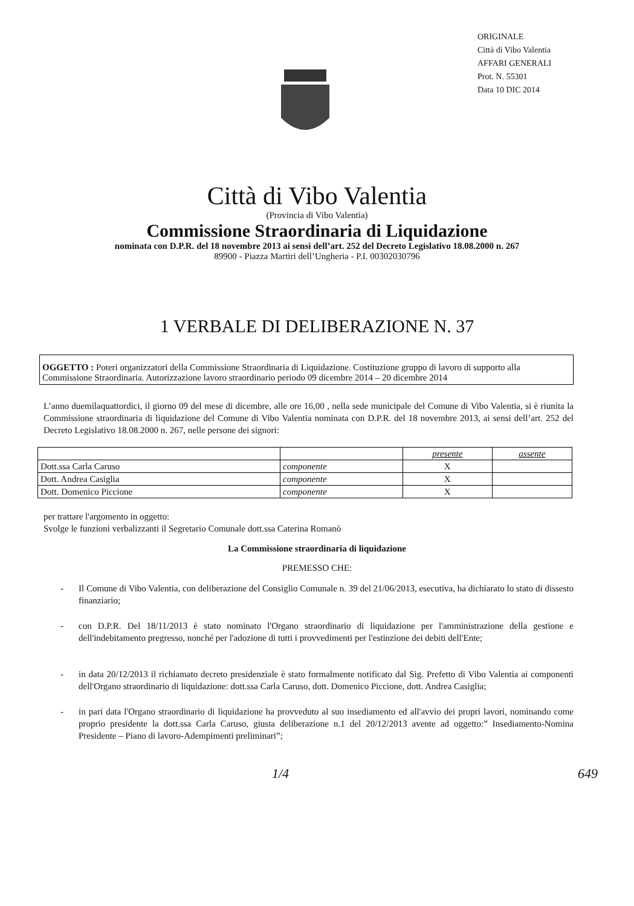ORIGINALE
Città di Vibo Valentia
AFFARI GENERALI
Prot. N. 55301
Data 10 DIC 2014
Città di Vibo Valentia
(Provincia di Vibo Valentia)
Commissione Straordinaria di Liquidazione
nominata con D.P.R. del 18 novembre 2013 ai sensi dell’art. 252 del Decreto Legislativo 18.08.2000 n. 267
89900 - Piazza Martiri dell’Ungheria - P.I. 00302030796
1 VERBALE DI DELIBERAZIONE N. 37
OGGETTO : Poteri organizzatori della Commissione Straordinaria di Liquidazione. Costituzione gruppo di lavoro di supporto alla Commissione Straordinaria. Autorizzazione lavoro straordinario periodo 09 dicembre 2014 – 20 dicembre 2014
L’anno duemilaquattordici, il giorno 09 del mese di dicembre, alle ore 16,00 , nella sede municipale del Comune di Vibo Valentia, si è riunita la Commissione straordinaria di liquidazione del Comune di Vibo Valentia nominata con D.P.R. del 18 novembre 2013, ai sensi dell’art. 252 del Decreto Legislativo 18.08.2000 n. 267, nelle persone dei signori:
| | | presente | assente |
| --- | --- | --- | --- |
| Dott.ssa Carla Caruso | componente | X | |
| Dott. Andrea Casiglia | componente | X | |
| Dott. Domenico Piccione | componente | X | |
per trattare l'argomento in oggetto:
Svolge le funzioni verbalizzanti il Segretario Comunale dott.ssa Caterina Romanò
La Commissione straordinaria di liquidazione
PREMESSO CHE:
- Il Comune di Vibo Valentia, con deliberazione del Consiglio Comunale n. 39 del 21/06/2013, esecutiva, ha dichiarato lo stato di dissesto finanziario;
- con D.P.R. Del 18/11/2013 è stato nominato l'Organo straordinario di liquidazione per l'amministrazione della gestione e dell'indebitamento pregresso, nonché per l'adozione di tutti i provvedimenti per l'estinzione dei debiti dell'Ente;
- in data 20/12/2013 il richiamato decreto presidenziale è stato formalmente notificato dal Sig. Prefetto di Vibo Valentia ai componenti dell'Organo straordinario di liquidazione: dott.ssa Carla Caruso, dott. Domenico Piccione, dott. Andrea Casiglia;
- in pari data l'Organo straordinario di liquidazione ha provveduto al suo insediamento ed all'avvio dei propri lavori, nominando come proprio presidente la dott.ssa Carla Caruso, giusta deliberazione n.1 del 20/12/2013 avente ad oggetto:” Insediamento-Nomina Presidente – Piano di lavoro-Adempimenti preliminari”;
1/4 649